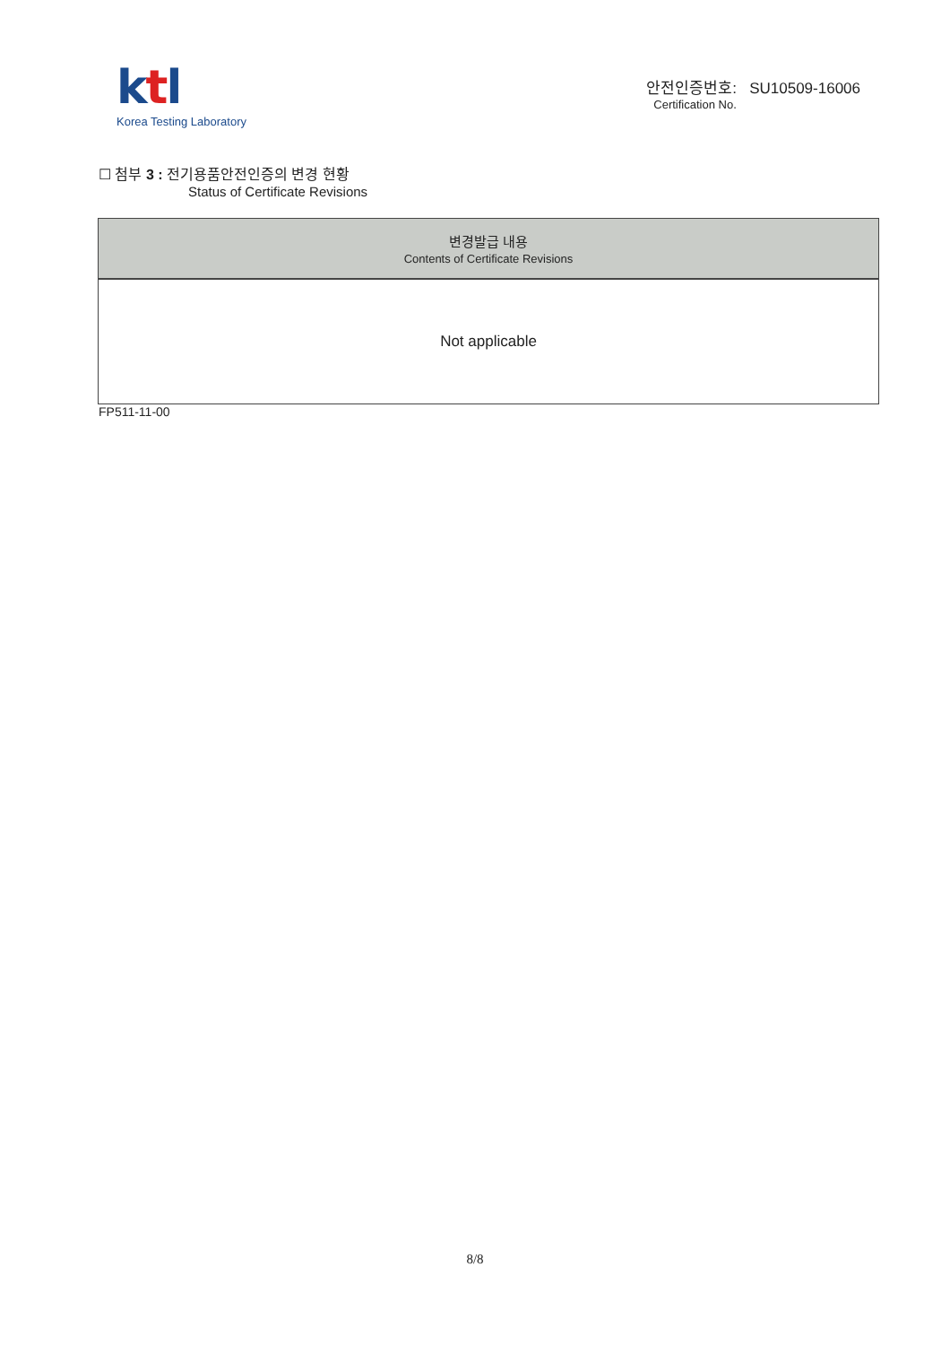ktl
Korea Testing Laboratory
안전인증번호: SU10509-16006
Certification No.
☐ 첨부 3 : 전기용품안전인증의 변경 현황
Status of Certificate Revisions
| 변경발급 내용 Contents of Certificate Revisions |
| --- |
| Not applicable |
FP511-11-00
8/8